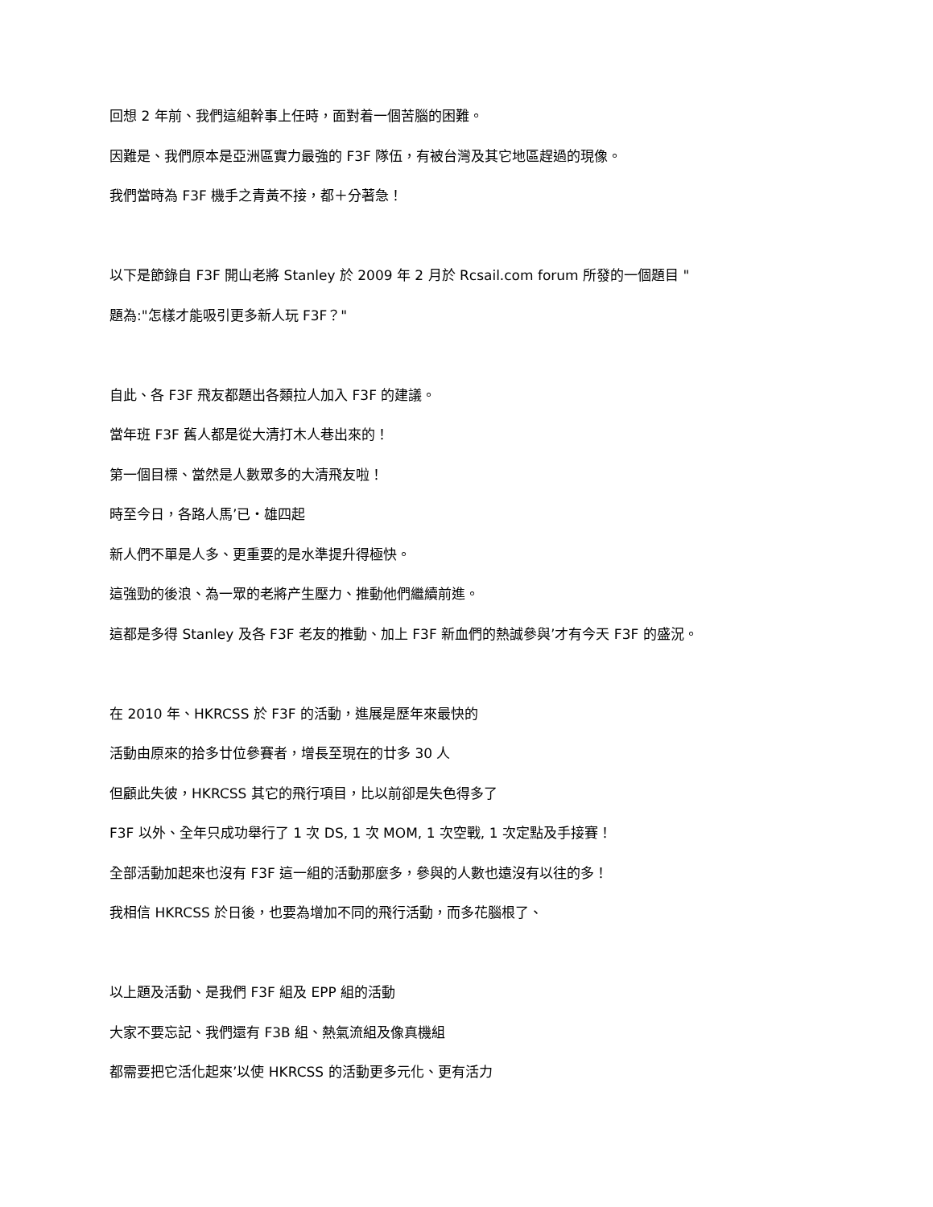回想 2 年前、我們這組幹事上任時，面對着一個苦腦的困難。
因難是、我們原本是亞洲區實力最強的 F3F 隊伍，有被台灣及其它地區趕過的現像。
我們當時為 F3F 機手之青黃不接，都＋分著急！
以下是節錄自 F3F 開山老將 Stanley 於 2009 年 2 月於 Rcsail.com forum 所發的一個題目 "
題為:"怎樣才能吸引更多新人玩 F3F？"
自此、各 F3F 飛友都題出各類拉人加入 F3F 的建議。
當年班 F3F 舊人都是從大清打木人巷出來的！
第一個目標、當然是人數眾多的大清飛友啦！
時至今日，各路人馬’已・雄四起
新人們不單是人多、更重要的是水準提升得極快。
這強勁的後浪、為一眾的老將产生壓力、推動他們繼續前進。
這都是多得 Stanley 及各 F3F 老友的推動、加上 F3F 新血們的熱誠參與’才有今天 F3F 的盛況。
在 2010 年、HKRCSS 於 F3F 的活動，進展是歷年來最快的
活動由原來的拾多廿位參賽者，增長至現在的廿多 30 人
但顧此失彼，HKRCSS 其它的飛行項目，比以前卻是失色得多了
F3F 以外、全年只成功舉行了 1 次 DS, 1 次 MOM, 1 次空戰, 1 次定點及手接賽！
全部活動加起來也沒有 F3F 這一組的活動那麼多，參與的人數也遠沒有以往的多！
我相信 HKRCSS 於日後，也要為增加不同的飛行活動，而多花腦根了、
以上題及活動、是我們 F3F 組及 EPP 組的活動
大家不要忘記、我們還有 F3B 組、熱氣流組及像真機組
都需要把它活化起來’以使 HKRCSS 的活動更多元化、更有活力